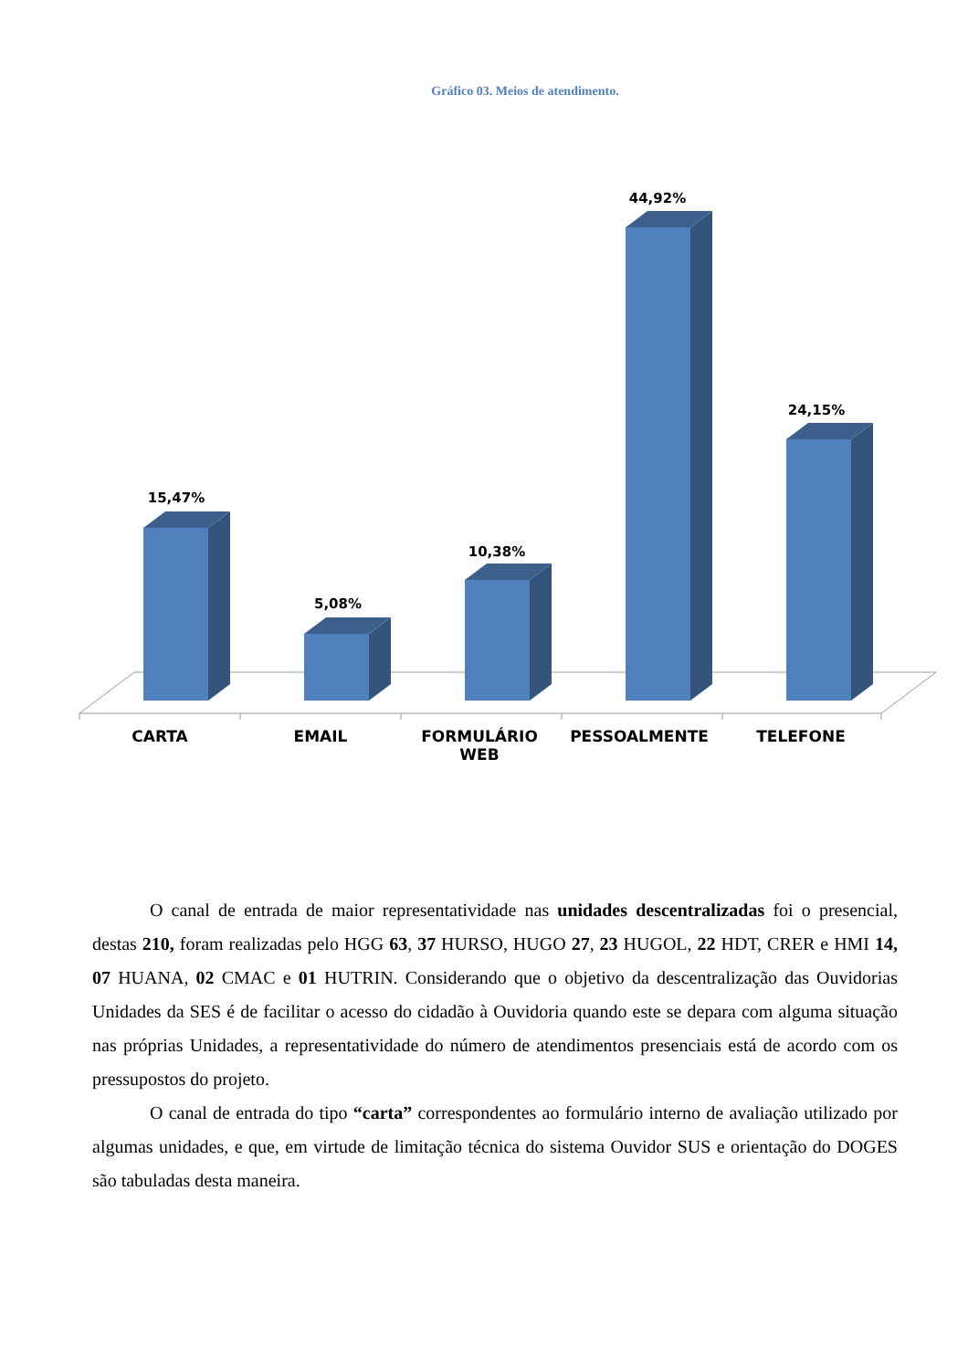Gráfico 03. Meios de atendimento.
15,47%
5,08%
10,38%
44,92%
24,15%
CARTA EMAIL FORMULÁRIO WEB PESSOALMENTE TELEFONE
O canal de entrada de maior representatividade nas unidades descentralizadas foi o presencial, destas 210, foram realizadas pelo HGG 63, 37 HURSO, HUGO 27, 23 HUGOL, 22 HDT, CRER e HMI 14, 07 HUANA, 02 CMAC e 01 HUTRIN. Considerando que o objetivo da descentralização das Ouvidorias Unidades da SES é de facilitar o acesso do cidadão à Ouvidoria quando este se depara com alguma situação nas próprias Unidades, a representatividade do número de atendimentos presenciais está de acordo com os pressupostos do projeto.
O canal de entrada do tipo “carta” correspondentes ao formulário interno de avaliação utilizado por algumas unidades, e que, em virtude de limitação técnica do sistema Ouvidor SUS e orientação do DOGES são tabuladas desta maneira.